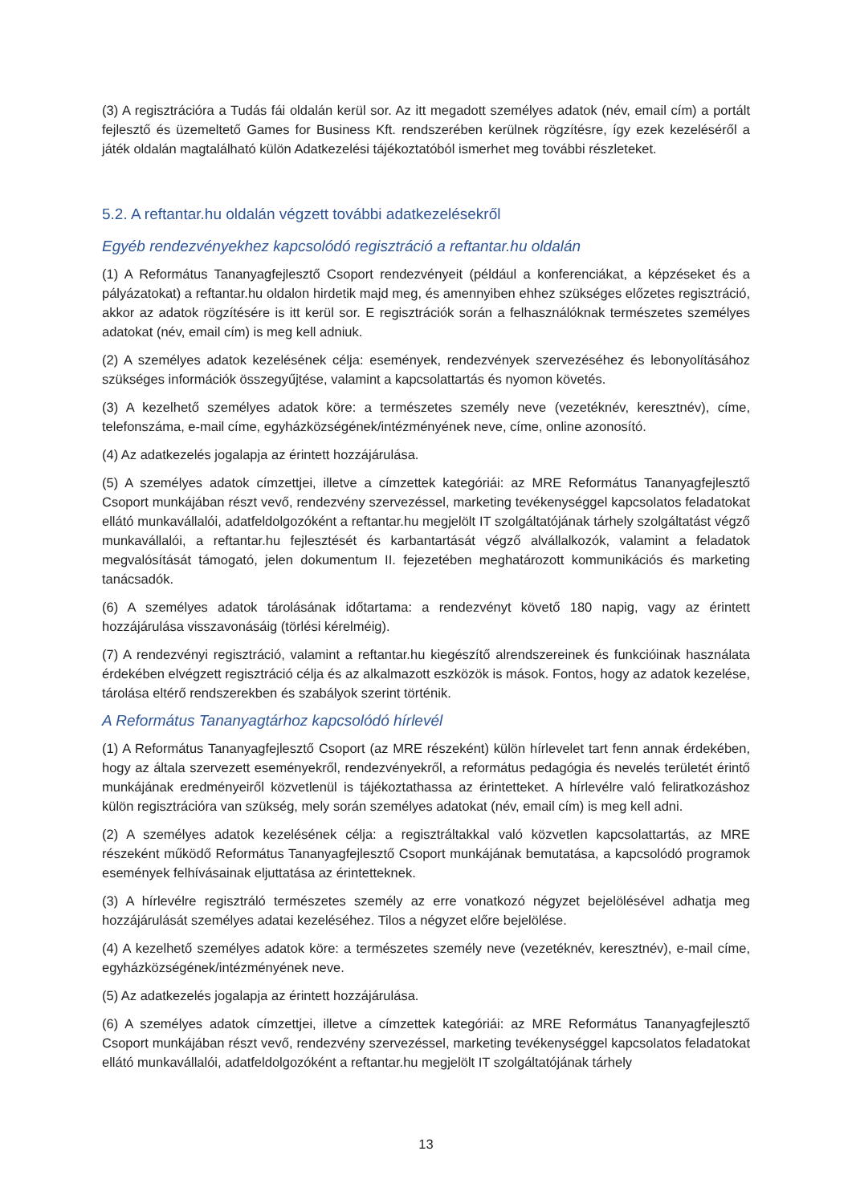(3) A regisztrációra a Tudás fái oldalán kerül sor. Az itt megadott személyes adatok (név, email cím) a portált fejlesztő és üzemeltető Games for Business Kft. rendszerében kerülnek rögzítésre, így ezek kezeléséről a játék oldalán magtalálható külön Adatkezelési tájékoztatóból ismerhet meg további részleteket.
5.2. A reftantar.hu oldalán végzett további adatkezelésekről
Egyéb rendezvényekhez kapcsolódó regisztráció a reftantar.hu oldalán
(1) A Református Tananyagfejlesztő Csoport rendezvényeit (például a konferenciákat, a képzéseket és a pályázatokat) a reftantar.hu oldalon hirdetik majd meg, és amennyiben ehhez szükséges előzetes regisztráció, akkor az adatok rögzítésére is itt kerül sor. E regisztrációk során a felhasználóknak természetes személyes adatokat (név, email cím) is meg kell adniuk.
(2) A személyes adatok kezelésének célja: események, rendezvények szervezéséhez és lebonyolításához szükséges információk összegyűjtése, valamint a kapcsolattartás és nyomon követés.
(3) A kezelhető személyes adatok köre: a természetes személy neve (vezetéknév, keresztnév), címe, telefonszáma, e-mail címe, egyházközségének/intézményének neve, címe, online azonosító.
(4) Az adatkezelés jogalapja az érintett hozzájárulása.
(5) A személyes adatok címzettjei, illetve a címzettek kategóriái: az MRE Református Tananyagfejlesztő Csoport munkájában részt vevő, rendezvény szervezéssel, marketing tevékenységgel kapcsolatos feladatokat ellátó munkavállalói, adatfeldolgozóként a reftantar.hu megjelölt IT szolgáltatójának tárhely szolgáltatást végző munkavállalói, a reftantar.hu fejlesztését és karbantartását végző alvállalkozók, valamint a feladatok megvalósítását támogató, jelen dokumentum II. fejezetében meghatározott kommunikációs és marketing tanácsadók.
(6) A személyes adatok tárolásának időtartama: a rendezvényt követő 180 napig, vagy az érintett hozzájárulása visszavonásáig (törlési kérelméig).
(7) A rendezvényi regisztráció, valamint a reftantar.hu kiegészítő alrendszereinek és funkcióinak használata érdekében elvégzett regisztráció célja és az alkalmazott eszközök is mások. Fontos, hogy az adatok kezelése, tárolása eltérő rendszerekben és szabályok szerint történik.
A Református Tananyagtárhoz kapcsolódó hírlevél
(1) A Református Tananyagfejlesztő Csoport (az MRE részeként) külön hírlevelet tart fenn annak érdekében, hogy az általa szervezett eseményekről, rendezvényekről, a református pedagógia és nevelés területét érintő munkájának eredményeiről közvetlenül is tájékoztathassa az érintetteket. A hírlevélre való feliratkozáshoz külön regisztrációra van szükség, mely során személyes adatokat (név, email cím) is meg kell adni.
(2) A személyes adatok kezelésének célja: a regisztráltakkal való közvetlen kapcsolattartás, az MRE részeként működő Református Tananyagfejlesztő Csoport munkájának bemutatása, a kapcsolódó programok események felhívásainak eljuttatása az érintetteknek.
(3) A hírlevélre regisztráló természetes személy az erre vonatkozó négyzet bejelölésével adhatja meg hozzájárulását személyes adatai kezeléséhez. Tilos a négyzet előre bejelölése.
(4) A kezelhető személyes adatok köre: a természetes személy neve (vezetéknév, keresztnév), e-mail címe, egyházközségének/intézményének neve.
(5) Az adatkezelés jogalapja az érintett hozzájárulása.
(6) A személyes adatok címzettjei, illetve a címzettek kategóriái: az MRE Református Tananyagfejlesztő Csoport munkájában részt vevő, rendezvény szervezéssel, marketing tevékenységgel kapcsolatos feladatokat ellátó munkavállalói, adatfeldolgozóként a reftantar.hu megjelölt IT szolgáltatójának tárhely
13